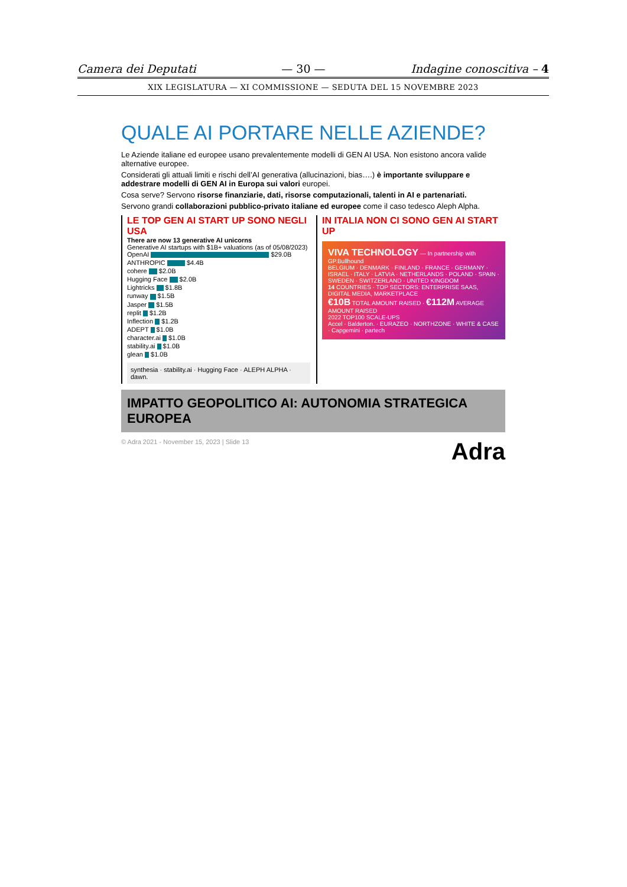Camera dei Deputati — 30 — Indagine conoscitiva – 4
XIX LEGISLATURA — XI COMMISSIONE — SEDUTA DEL 15 NOVEMBRE 2023
QUALE AI PORTARE NELLE AZIENDE?
Le Aziende italiane ed europee usano prevalentemente modelli di GEN AI USA. Non esistono ancora valide alternative europee.
Considerati gli attuali limiti e rischi dell’AI generativa (allucinazioni, bias….) è importante sviluppare e addestrare modelli di GEN AI in Europa sui valori europei.
Cosa serve? Servono risorse finanziarie, dati, risorse computazionali, talenti in AI e partenariati.
Servono grandi collaborazioni pubblico-privato italiane ed europee come il caso tedesco Aleph Alpha.
LE TOP GEN AI START UP SONO NEGLI USA
There are now 13 generative AI unicorns
Generative AI startups with $1B+ valuations (as of 05/08/2023)
OpenAI $29.0B
ANTHROPIC $4.4B
cohere $2.0B
Hugging Face $2.0B
Lightricks $1.8B
runway $1.5B
Jasper $1.5B
replit $1.2B
Inflection $1.2B
ADEPT $1.0B
character.ai $1.0B
stability.ai $1.0B
glean $1.0B
synthesia · stability.ai · Hugging Face · ALEPH ALPHA · dawn.
IN ITALIA NON CI SONO GEN AI START UP
VIVA TECHNOLOGY — In partnership with GP.Bullhound
BELGIUM · DENMARK · FINLAND · FRANCE · GERMANY · ISRAEL · ITALY · LATVIA · NETHERLANDS · POLAND · SPAIN · SWEDEN · SWITZERLAND · UNITED KINGDOM
14 COUNTRIES · TOP SECTORS: ENTERPRISE SAAS, DIGITAL MEDIA, MARKETPLACE
€10B TOTAL AMOUNT RAISED · €112M AVERAGE AMOUNT RAISED
2022 TOP100 SCALE-UPS
Accel · Balderton. · EURAZEO · NORTHZONE · WHITE & CASE · Capgemini · partech
IMPATTO GEOPOLITICO AI: AUTONOMIA STRATEGICA EUROPEA
© Adra 2021 - November 15, 2023 | Slide 13 Adra